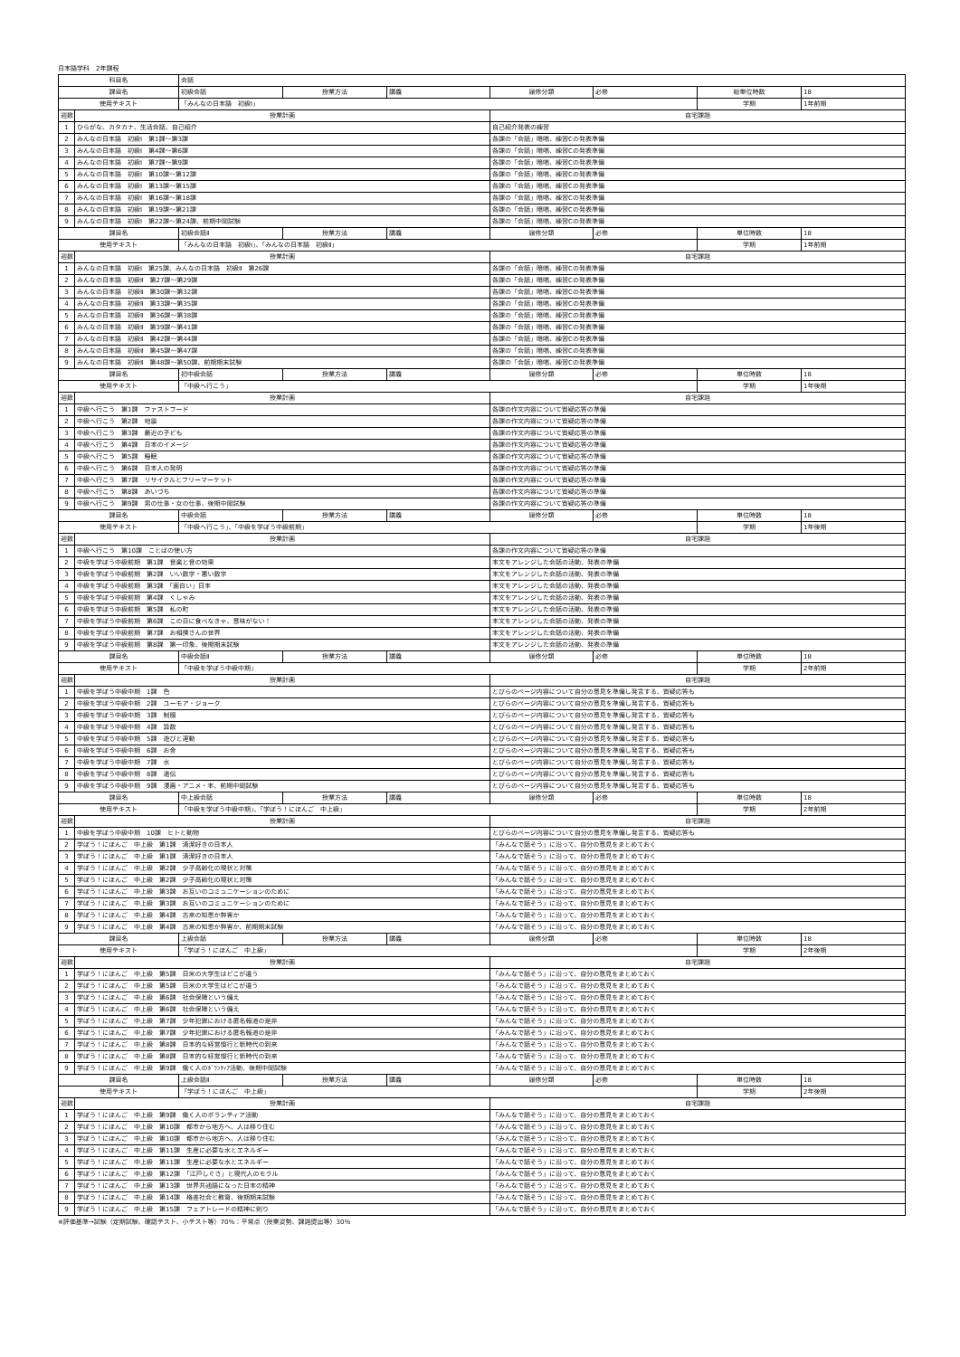日本語学科　2年課程
| 科目名 | | 会話 | | | | | | |
| 課目名 | | 初級会話 | 授業方法 | 講義 | 履修分類 | 必修 | 総単位時数 | 18 |
| 使用テキスト | | 「みんなの日本語 初級Ⅰ」 | | | | | 学期 | 1年前期 |
| 週数 | 授業計画 | | | | 自宅課題 | | | |
| 1 | ひらがな、カタカナ、生活会話、自己紹介 | | | | 自己紹介発表の練習 | | | |
| 2 | みんなの日本語 初級Ⅰ 第1課～第3課 | | | | 各課の「会話」暗唱、練習Cの発表準備 | | | |
| 3 | みんなの日本語 初級Ⅰ 第4課～第6課 | | | | 各課の「会話」暗唱、練習Cの発表準備 | | | |
| 4 | みんなの日本語 初級Ⅰ 第7課～第9課 | | | | 各課の「会話」暗唱、練習Cの発表準備 | | | |
| 5 | みんなの日本語 初級Ⅰ 第10課～第12課 | | | | 各課の「会話」暗唱、練習Cの発表準備 | | | |
| 6 | みんなの日本語 初級Ⅰ 第13課～第15課 | | | | 各課の「会話」暗唱、練習Cの発表準備 | | | |
| 7 | みんなの日本語 初級Ⅰ 第16課～第18課 | | | | 各課の「会話」暗唱、練習Cの発表準備 | | | |
| 8 | みんなの日本語 初級Ⅰ 第19課～第21課 | | | | 各課の「会話」暗唱、練習Cの発表準備 | | | |
| 9 | みんなの日本語 初級Ⅰ 第22課～第24課、前期中間試験 | | | | 各課の「会話」暗唱、練習Cの発表準備 | | | |
| 課目名 | | 初級会話Ⅱ | 授業方法 | 講義 | 履修分類 | 必修 | 単位時数 | 18 |
| 使用テキスト | | 「みんなの日本語 初級Ⅰ」、「みんなの日本語 初級Ⅱ」 | | | | | 学期 | 1年前期 |
| 週数 | 授業計画 | | | | 自宅課題 | | | |
| 1 | みんなの日本語 初級Ⅰ 第25課、みんなの日本語 初級Ⅱ 第26課 | | | | 各課の「会話」暗唱、練習Cの発表準備 | | | |
| 2 | みんなの日本語 初級Ⅱ 第27課～第29課 | | | | 各課の「会話」暗唱、練習Cの発表準備 | | | |
| 3 | みんなの日本語 初級Ⅱ 第30課～第32課 | | | | 各課の「会話」暗唱、練習Cの発表準備 | | | |
| 4 | みんなの日本語 初級Ⅱ 第33課～第35課 | | | | 各課の「会話」暗唱、練習Cの発表準備 | | | |
| 5 | みんなの日本語 初級Ⅱ 第36課～第38課 | | | | 各課の「会話」暗唱、練習Cの発表準備 | | | |
| 6 | みんなの日本語 初級Ⅱ 第39課～第41課 | | | | 各課の「会話」暗唱、練習Cの発表準備 | | | |
| 7 | みんなの日本語 初級Ⅱ 第42課～第44課 | | | | 各課の「会話」暗唱、練習Cの発表準備 | | | |
| 8 | みんなの日本語 初級Ⅱ 第45課～第47課 | | | | 各課の「会話」暗唱、練習Cの発表準備 | | | |
| 9 | みんなの日本語 初級Ⅱ 第48課～第50課、前期期末試験 | | | | 各課の「会話」暗唱、練習Cの発表準備 | | | |
| 課目名 | | 初中級会話 | 授業方法 | 講義 | 履修分類 | 必修 | 単位時数 | 18 |
| 使用テキスト | | 「中級へ行こう」 | | | | | 学期 | 1年後期 |
| 週数 | 授業計画 | | | | 自宅課題 | | | |
| 1 | 中級へ行こう 第1課 ファストフード | | | | 各課の作文内容について質疑応答の準備 | | | |
| 2 | 中級へ行こう 第2課 地震 | | | | 各課の作文内容について質疑応答の準備 | | | |
| 3 | 中級へ行こう 第3課 最近の子ども | | | | 各課の作文内容について質疑応答の準備 | | | |
| 4 | 中級へ行こう 第4課 日本のイメージ | | | | 各課の作文内容について質疑応答の準備 | | | |
| 5 | 中級へ行こう 第5課 睡眠 | | | | 各課の作文内容について質疑応答の準備 | | | |
| 6 | 中級へ行こう 第6課 日本人の発明 | | | | 各課の作文内容について質疑応答の準備 | | | |
| 7 | 中級へ行こう 第7課 リサイクルとフリーマーケット | | | | 各課の作文内容について質疑応答の準備 | | | |
| 8 | 中級へ行こう 第8課 あいづち | | | | 各課の作文内容について質疑応答の準備 | | | |
| 9 | 中級へ行こう 第9課 男の仕事・女の仕事、後期中間試験 | | | | 各課の作文内容について質疑応答の準備 | | | |
| 課目名 | | 中級会話 | 授業方法 | 講義 | 履修分類 | 必修 | 単位時数 | 18 |
| 使用テキスト | | 「中級へ行こう」、「中級を学ぼう中級前期」 | | | | | 学期 | 1年後期 |
| 週数 | 授業計画 | | | | 自宅課題 | | | |
| 1 | 中級へ行こう 第10課 ことばの使い方 | | | | 各課の作文内容について質疑応答の準備 | | | |
| 2 | 中級を学ぼう中級前期 第1課 音楽と音の効果 | | | | 本文をアレンジした会話の活動、発表の準備 | | | |
| 3 | 中級を学ぼう中級前期 第2課 いい数字・悪い数字 | | | | 本文をアレンジした会話の活動、発表の準備 | | | |
| 4 | 中級を学ぼう中級前期 第3課 「面白い」日本 | | | | 本文をアレンジした会話の活動、発表の準備 | | | |
| 5 | 中級を学ぼう中級前期 第4課 くしゃみ | | | | 本文をアレンジした会話の活動、発表の準備 | | | |
| 6 | 中級を学ぼう中級前期 第5課 私の町 | | | | 本文をアレンジした会話の活動、発表の準備 | | | |
| 7 | 中級を学ぼう中級前期 第6課 この日に食べなきゃ、意味がない！ | | | | 本文をアレンジした会話の活動、発表の準備 | | | |
| 8 | 中級を学ぼう中級前期 第7課 お相撲さんの世界 | | | | 本文をアレンジした会話の活動、発表の準備 | | | |
| 9 | 中級を学ぼう中級前期 第8課 第一印象、後期期末試験 | | | | 本文をアレンジした会話の活動、発表の準備 | | | |
| 課目名 | | 中級会話Ⅱ | 授業方法 | 講義 | 履修分類 | 必修 | 単位時数 | 18 |
| 使用テキスト | | 「中級を学ぼう中級中期」 | | | | | 学期 | 2年前期 |
| 週数 | 授業計画 | | | | 自宅課題 | | | |
| 1 | 中級を学ぼう中級中期 1課 色 | | | | とびらのページ内容について自分の意見を準備し発言する、質疑応答も | | | |
| 2 | 中級を学ぼう中級中期 2課 ユーモア・ジョーク | | | | とびらのページ内容について自分の意見を準備し発言する、質疑応答も | | | |
| 3 | 中級を学ぼう中級中期 3課 制服 | | | | とびらのページ内容について自分の意見を準備し発言する、質疑応答も | | | |
| 4 | 中級を学ぼう中級中期 4課 算数 | | | | とびらのページ内容について自分の意見を準備し発言する、質疑応答も | | | |
| 5 | 中級を学ぼう中級中期 5課 遊びと運動 | | | | とびらのページ内容について自分の意見を準備し発言する、質疑応答も | | | |
| 6 | 中級を学ぼう中級中期 6課 お金 | | | | とびらのページ内容について自分の意見を準備し発言する、質疑応答も | | | |
| 7 | 中級を学ぼう中級中期 7課 水 | | | | とびらのページ内容について自分の意見を準備し発言する、質疑応答も | | | |
| 8 | 中級を学ぼう中級中期 8課 遺伝 | | | | とびらのページ内容について自分の意見を準備し発言する、質疑応答も | | | |
| 9 | 中級を学ぼう中級中期 9課 漫画・アニメ・本、前期中間試験 | | | | とびらのページ内容について自分の意見を準備し発言する、質疑応答も | | | |
| 課目名 | | 中上級会話 | 授業方法 | 講義 | 履修分類 | 必修 | 単位時数 | 18 |
| 使用テキスト | | 「中級を学ぼう中級中期」、「学ぼう！にほんご 中上級」 | | | | | 学期 | 2年前期 |
| 週数 | 授業計画 | | | | 自宅課題 | | | |
| 1 | 中級を学ぼう中級中期 10課 ヒトと動物 | | | | とびらのページ内容について自分の意見を準備し発言する、質疑応答も | | | |
| 2 | 学ぼう！にほんご 中上級 第1課 清潔好きの日本人 | | | | 「みんなで話そう」に沿って、自分の意見をまとめておく | | | |
| 3 | 学ぼう！にほんご 中上級 第1課 清潔好きの日本人 | | | | 「みんなで話そう」に沿って、自分の意見をまとめておく | | | |
| 4 | 学ぼう！にほんご 中上級 第2課 少子高齢化の現状と対策 | | | | 「みんなで話そう」に沿って、自分の意見をまとめておく | | | |
| 5 | 学ぼう！にほんご 中上級 第2課 少子高齢化の現状と対策 | | | | 「みんなで話そう」に沿って、自分の意見をまとめておく | | | |
| 6 | 学ぼう！にほんご 中上級 第3課 お互いのコミュニケーションのために | | | | 「みんなで話そう」に沿って、自分の意見をまとめておく | | | |
| 7 | 学ぼう！にほんご 中上級 第3課 お互いのコミュニケーションのために | | | | 「みんなで話そう」に沿って、自分の意見をまとめておく | | | |
| 8 | 学ぼう！にほんご 中上級 第4課 古来の知恵か弊害か | | | | 「みんなで話そう」に沿って、自分の意見をまとめておく | | | |
| 9 | 学ぼう！にほんご 中上級 第4課 古来の知恵か弊害か、前期期末試験 | | | | 「みんなで話そう」に沿って、自分の意見をまとめておく | | | |
| 課目名 | | 上級会話 | 授業方法 | 講義 | 履修分類 | 必修 | 単位時数 | 18 |
| 使用テキスト | | 「学ぼう！にほんご 中上級」 | | | | | 学期 | 2年後期 |
| 週数 | 授業計画 | | | | 自宅課題 | | | |
| 1 | 学ぼう！にほんご 中上級 第5課 日米の大学生はどこが違う | | | | 「みんなで話そう」に沿って、自分の意見をまとめておく | | | |
| 2 | 学ぼう！にほんご 中上級 第5課 日米の大学生はどこが違う | | | | 「みんなで話そう」に沿って、自分の意見をまとめておく | | | |
| 3 | 学ぼう！にほんご 中上級 第6課 社会保障という備え | | | | 「みんなで話そう」に沿って、自分の意見をまとめておく | | | |
| 4 | 学ぼう！にほんご 中上級 第6課 社会保障という備え | | | | 「みんなで話そう」に沿って、自分の意見をまとめておく | | | |
| 5 | 学ぼう！にほんご 中上級 第7課 少年犯罪における匿名報道の是非 | | | | 「みんなで話そう」に沿って、自分の意見をまとめておく | | | |
| 6 | 学ぼう！にほんご 中上級 第7課 少年犯罪における匿名報道の是非 | | | | 「みんなで話そう」に沿って、自分の意見をまとめておく | | | |
| 7 | 学ぼう！にほんご 中上級 第8課 日本的な経営慣行と新時代の到来 | | | | 「みんなで話そう」に沿って、自分の意見をまとめておく | | | |
| 8 | 学ぼう！にほんご 中上級 第8課 日本的な経営慣行と新時代の到来 | | | | 「みんなで話そう」に沿って、自分の意見をまとめておく | | | |
| 9 | 学ぼう！にほんご 中上級 第9課 働く人のﾎﾞﾗﾝﾃｨｱ活動、後期中間試験 | | | | 「みんなで話そう」に沿って、自分の意見をまとめておく | | | |
| 課目名 | | 上級会話Ⅱ | 授業方法 | 講義 | 履修分類 | 必修 | 単位時数 | 18 |
| 使用テキスト | | 「学ぼう！にほんご 中上級」 | | | | | 学期 | 2年後期 |
| 週数 | 授業計画 | | | | 自宅課題 | | | |
| 1 | 学ぼう！にほんご 中上級 第9課 働く人のボランティア活動 | | | | 「みんなで話そう」に沿って、自分の意見をまとめておく | | | |
| 2 | 学ぼう！にほんご 中上級 第10課 都市から地方へ、人は移り住む | | | | 「みんなで話そう」に沿って、自分の意見をまとめておく | | | |
| 3 | 学ぼう！にほんご 中上級 第10課 都市から地方へ、人は移り住む | | | | 「みんなで話そう」に沿って、自分の意見をまとめておく | | | |
| 4 | 学ぼう！にほんご 中上級 第11課 生産に必要な水とエネルギー | | | | 「みんなで話そう」に沿って、自分の意見をまとめておく | | | |
| 5 | 学ぼう！にほんご 中上級 第11課 生産に必要な水とエネルギー | | | | 「みんなで話そう」に沿って、自分の意見をまとめておく | | | |
| 6 | 学ぼう！にほんご 中上級 第12課 「江戸しぐさ」と現代人のモラル | | | | 「みんなで話そう」に沿って、自分の意見をまとめておく | | | |
| 7 | 学ぼう！にほんご 中上級 第13課 世界共通語になった日本の精神 | | | | 「みんなで話そう」に沿って、自分の意見をまとめておく | | | |
| 8 | 学ぼう！にほんご 中上級 第14課 格差社会と教育、後期期末試験 | | | | 「みんなで話そう」に沿って、自分の意見をまとめておく | | | |
| 9 | 学ぼう！にほんご 中上級 第15課 フェアトレードの精神に則り | | | | 「みんなで話そう」に沿って、自分の意見をまとめておく | | | |
※評価基準→試験（定期試験、確認テスト、小テスト等）70％：平常点（授業姿勢、課題提出等）30％